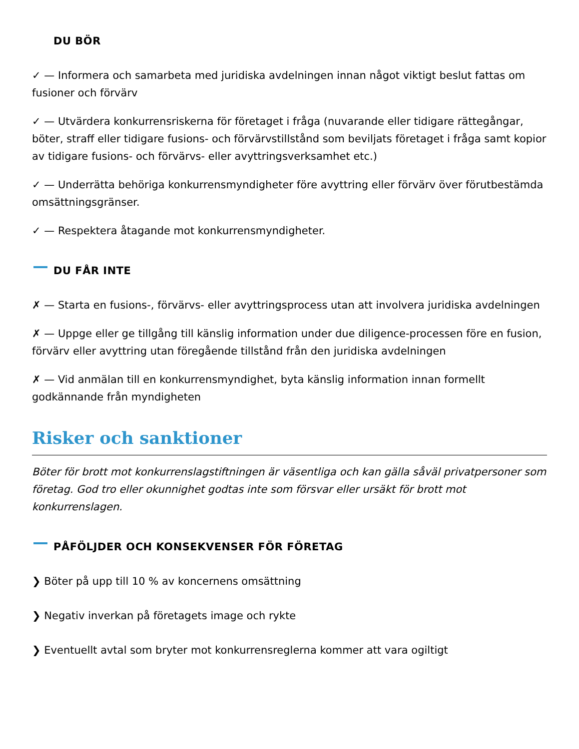DU BÖR
✓ — Informera och samarbeta med juridiska avdelningen innan något viktigt beslut fattas om fusioner och förvärv
✓ — Utvärdera konkurrensriskerna för företaget i fråga (nuvarande eller tidigare rättegångar, böter, straff eller tidigare fusions- och förvärvstillstånd som beviljats företaget i fråga samt kopior av tidigare fusions- och förvärvs- eller avyttringsverksamhet etc.)
✓ — Underrätta behöriga konkurrensmyndigheter före avyttring eller förvärv över förutbestämda omsättningsgränser.
✓ — Respektera åtagande mot konkurrensmyndigheter.
DU FÅR INTE
✗ — Starta en fusions-, förvärvs- eller avyttringsprocess utan att involvera juridiska avdelningen
✗ — Uppge eller ge tillgång till känslig information under due diligence-processen före en fusion, förvärv eller avyttring utan föregående tillstånd från den juridiska avdelningen
✗ — Vid anmälan till en konkurrensmyndighet, byta känslig information innan formellt godkännande från myndigheten
Risker och sanktioner
Böter för brott mot konkurrenslagstiftningen är väsentliga och kan gälla såväl privatpersoner som företag. God tro eller okunnighet godtas inte som försvar eller ursäkt för brott mot konkurrenslagen.
PÅFÖLJDER OCH KONSEKVENSER FÖR FÖRETAG
❯ Böter på upp till 10 % av koncernens omsättning
❯ Negativ inverkan på företagets image och rykte
❯ Eventuellt avtal som bryter mot konkurrensreglerna kommer att vara ogiltigt